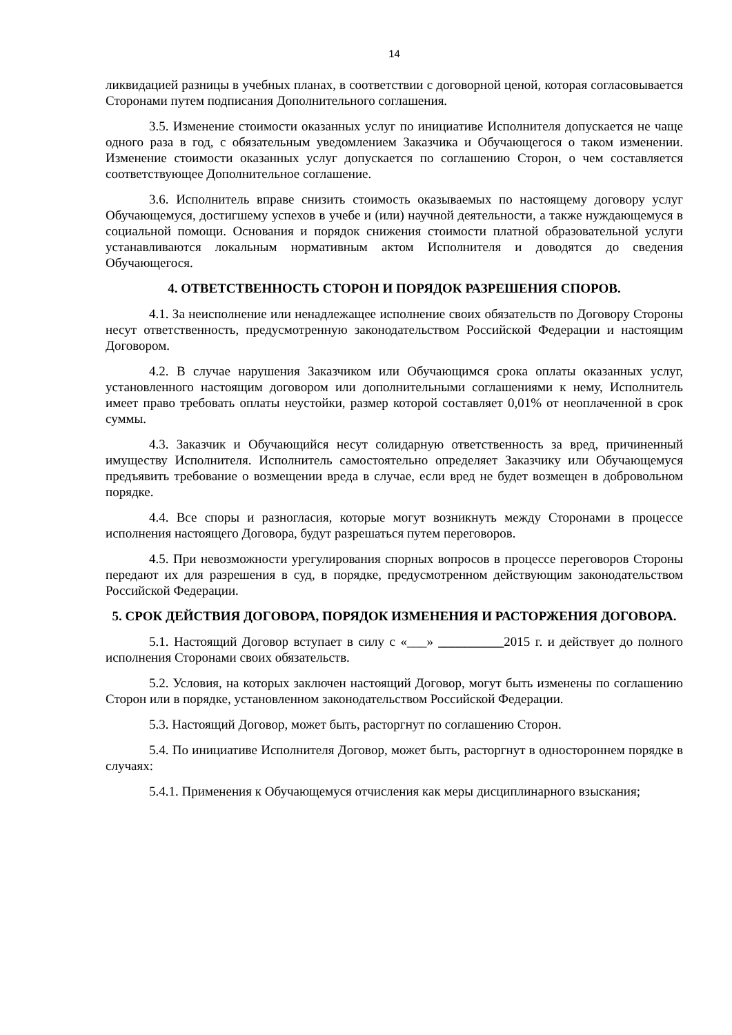14
ликвидацией разницы в учебных планах, в соответствии с договорной ценой, которая согласовывается Сторонами путем подписания Дополнительного соглашения.
3.5. Изменение стоимости оказанных услуг по инициативе Исполнителя допускается не чаще одного раза в год, с обязательным уведомлением Заказчика и Обучающегося о таком изменении. Изменение стоимости оказанных услуг допускается по соглашению Сторон, о чем составляется соответствующее Дополнительное соглашение.
3.6. Исполнитель вправе снизить стоимость оказываемых по настоящему договору услуг Обучающемуся, достигшему успехов в учебе и (или) научной деятельности, а также нуждающемуся в социальной помощи. Основания и порядок снижения стоимости платной образовательной услуги устанавливаются локальным нормативным актом Исполнителя и доводятся до сведения Обучающегося.
4. ОТВЕТСТВЕННОСТЬ СТОРОН И ПОРЯДОК РАЗРЕШЕНИЯ СПОРОВ.
4.1. За неисполнение или ненадлежащее исполнение своих обязательств по Договору Стороны несут ответственность, предусмотренную законодательством Российской Федерации и настоящим Договором.
4.2. В случае нарушения Заказчиком или Обучающимся срока оплаты оказанных услуг, установленного настоящим договором или дополнительными соглашениями к нему, Исполнитель имеет право требовать оплаты неустойки, размер которой составляет 0,01% от неоплаченной в срок суммы.
4.3. Заказчик и Обучающийся несут солидарную ответственность за вред, причиненный имуществу Исполнителя. Исполнитель самостоятельно определяет Заказчику или Обучающемуся предъявить требование о возмещении вреда в случае, если вред не будет возмещен в добровольном порядке.
4.4. Все споры и разногласия, которые могут возникнуть между Сторонами в процессе исполнения настоящего Договора, будут разрешаться путем переговоров.
4.5. При невозможности урегулирования спорных вопросов в процессе переговоров Стороны передают их для разрешения в суд, в порядке, предусмотренном действующим законодательством Российской Федерации.
5. СРОК ДЕЙСТВИЯ ДОГОВОРА, ПОРЯДОК ИЗМЕНЕНИЯ И РАСТОРЖЕНИЯ ДОГОВОРА.
5.1. Настоящий Договор вступает в силу с «___» __________2015 г. и действует до полного исполнения Сторонами своих обязательств.
5.2. Условия, на которых заключен настоящий Договор, могут быть изменены по соглашению Сторон или в порядке, установленном законодательством Российской Федерации.
5.3. Настоящий Договор, может быть, расторгнут по соглашению Сторон.
5.4. По инициативе Исполнителя Договор, может быть, расторгнут в одностороннем порядке в случаях:
5.4.1. Применения к Обучающемуся отчисления как меры дисциплинарного взыскания;